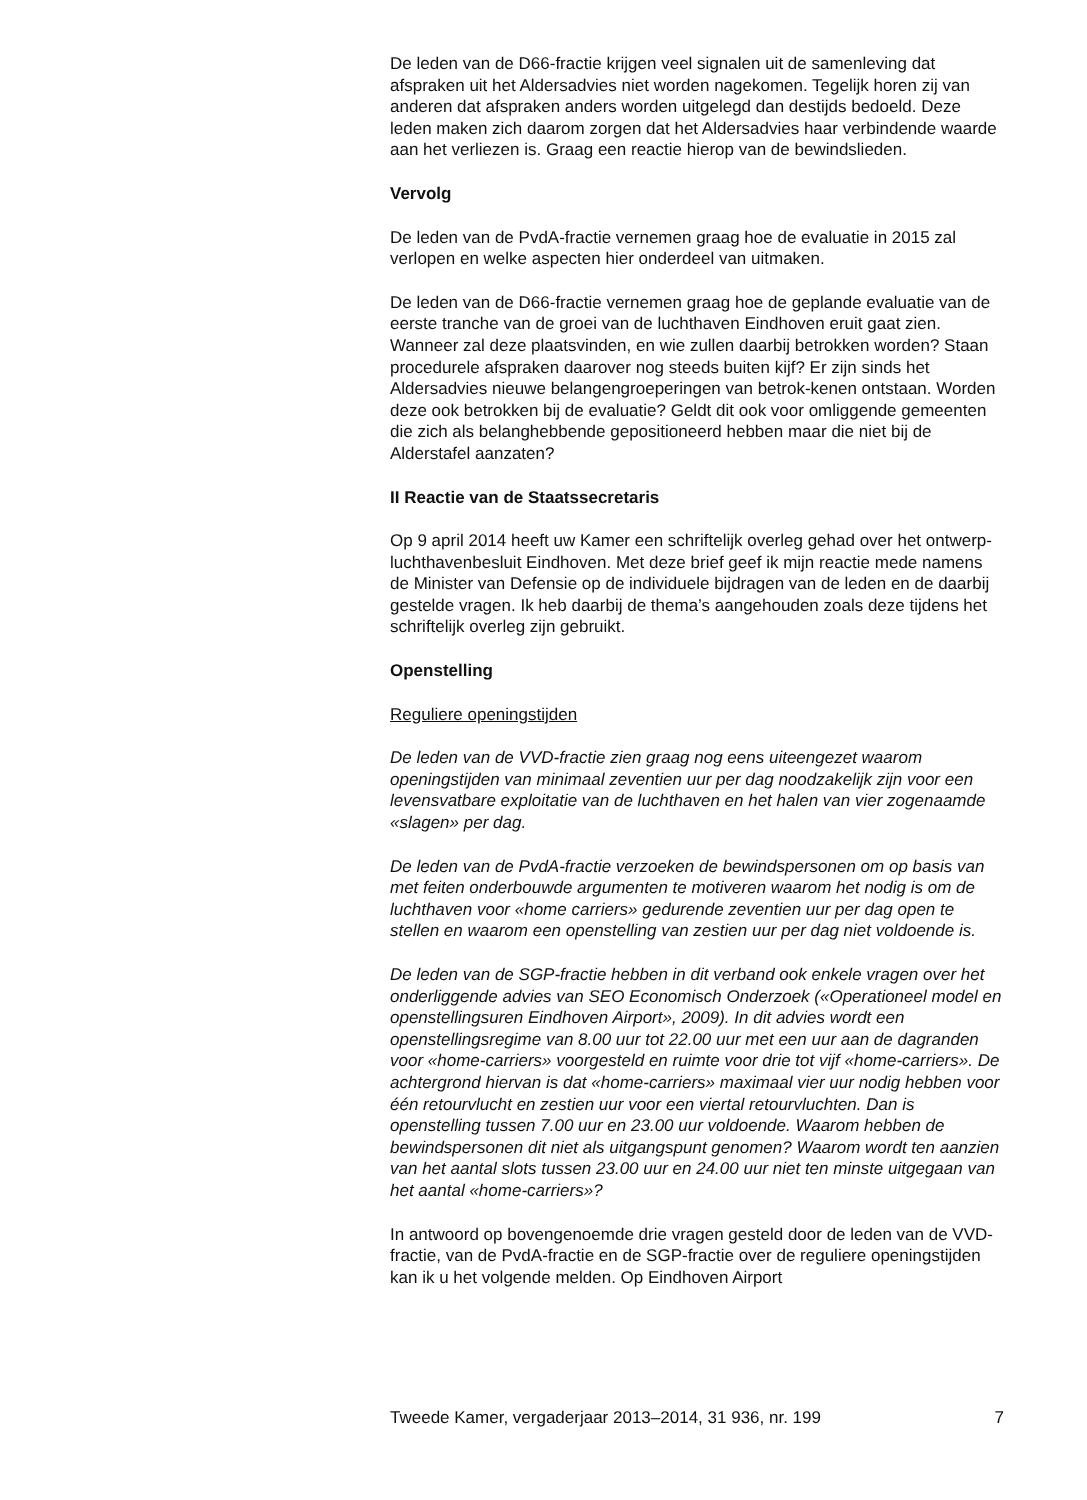De leden van de D66-fractie krijgen veel signalen uit de samenleving dat afspraken uit het Aldersadvies niet worden nagekomen. Tegelijk horen zij van anderen dat afspraken anders worden uitgelegd dan destijds bedoeld. Deze leden maken zich daarom zorgen dat het Aldersadvies haar verbindende waarde aan het verliezen is. Graag een reactie hierop van de bewindslieden.
Vervolg
De leden van de PvdA-fractie vernemen graag hoe de evaluatie in 2015 zal verlopen en welke aspecten hier onderdeel van uitmaken.
De leden van de D66-fractie vernemen graag hoe de geplande evaluatie van de eerste tranche van de groei van de luchthaven Eindhoven eruit gaat zien. Wanneer zal deze plaatsvinden, en wie zullen daarbij betrokken worden? Staan procedurele afspraken daarover nog steeds buiten kijf? Er zijn sinds het Aldersadvies nieuwe belangengroeperingen van betrok-kenen ontstaan. Worden deze ook betrokken bij de evaluatie? Geldt dit ook voor omliggende gemeenten die zich als belanghebbende gepositioneerd hebben maar die niet bij de Alderstafel aanzaten?
II Reactie van de Staatssecretaris
Op 9 april 2014 heeft uw Kamer een schriftelijk overleg gehad over het ontwerp-luchthavenbesluit Eindhoven. Met deze brief geef ik mijn reactie mede namens de Minister van Defensie op de individuele bijdragen van de leden en de daarbij gestelde vragen. Ik heb daarbij de thema’s aangehouden zoals deze tijdens het schriftelijk overleg zijn gebruikt.
Openstelling
Reguliere openingstijden
De leden van de VVD-fractie zien graag nog eens uiteengezet waarom openingstijden van minimaal zeventien uur per dag noodzakelijk zijn voor een levensvatbare exploitatie van de luchthaven en het halen van vier zogenaamde «slagen» per dag.
De leden van de PvdA-fractie verzoeken de bewindspersonen om op basis van met feiten onderbouwde argumenten te motiveren waarom het nodig is om de luchthaven voor «home carriers» gedurende zeventien uur per dag open te stellen en waarom een openstelling van zestien uur per dag niet voldoende is.
De leden van de SGP-fractie hebben in dit verband ook enkele vragen over het onderliggende advies van SEO Economisch Onderzoek («Operationeel model en openstellingsuren Eindhoven Airport», 2009). In dit advies wordt een openstellingsregime van 8.00 uur tot 22.00 uur met een uur aan de dagranden voor «home-carriers» voorgesteld en ruimte voor drie tot vijf «home-carriers». De achtergrond hiervan is dat «home-carriers» maximaal vier uur nodig hebben voor één retourvlucht en zestien uur voor een viertal retourvluchten. Dan is openstelling tussen 7.00 uur en 23.00 uur voldoende. Waarom hebben de bewindspersonen dit niet als uitgangspunt genomen? Waarom wordt ten aanzien van het aantal slots tussen 23.00 uur en 24.00 uur niet ten minste uitgegaan van het aantal «home-carriers»?
In antwoord op bovengenoemde drie vragen gesteld door de leden van de VVD-fractie, van de PvdA-fractie en de SGP-fractie over de reguliere openingstijden kan ik u het volgende melden. Op Eindhoven Airport
Tweede Kamer, vergaderjaar 2013–2014, 31 936, nr. 199 7